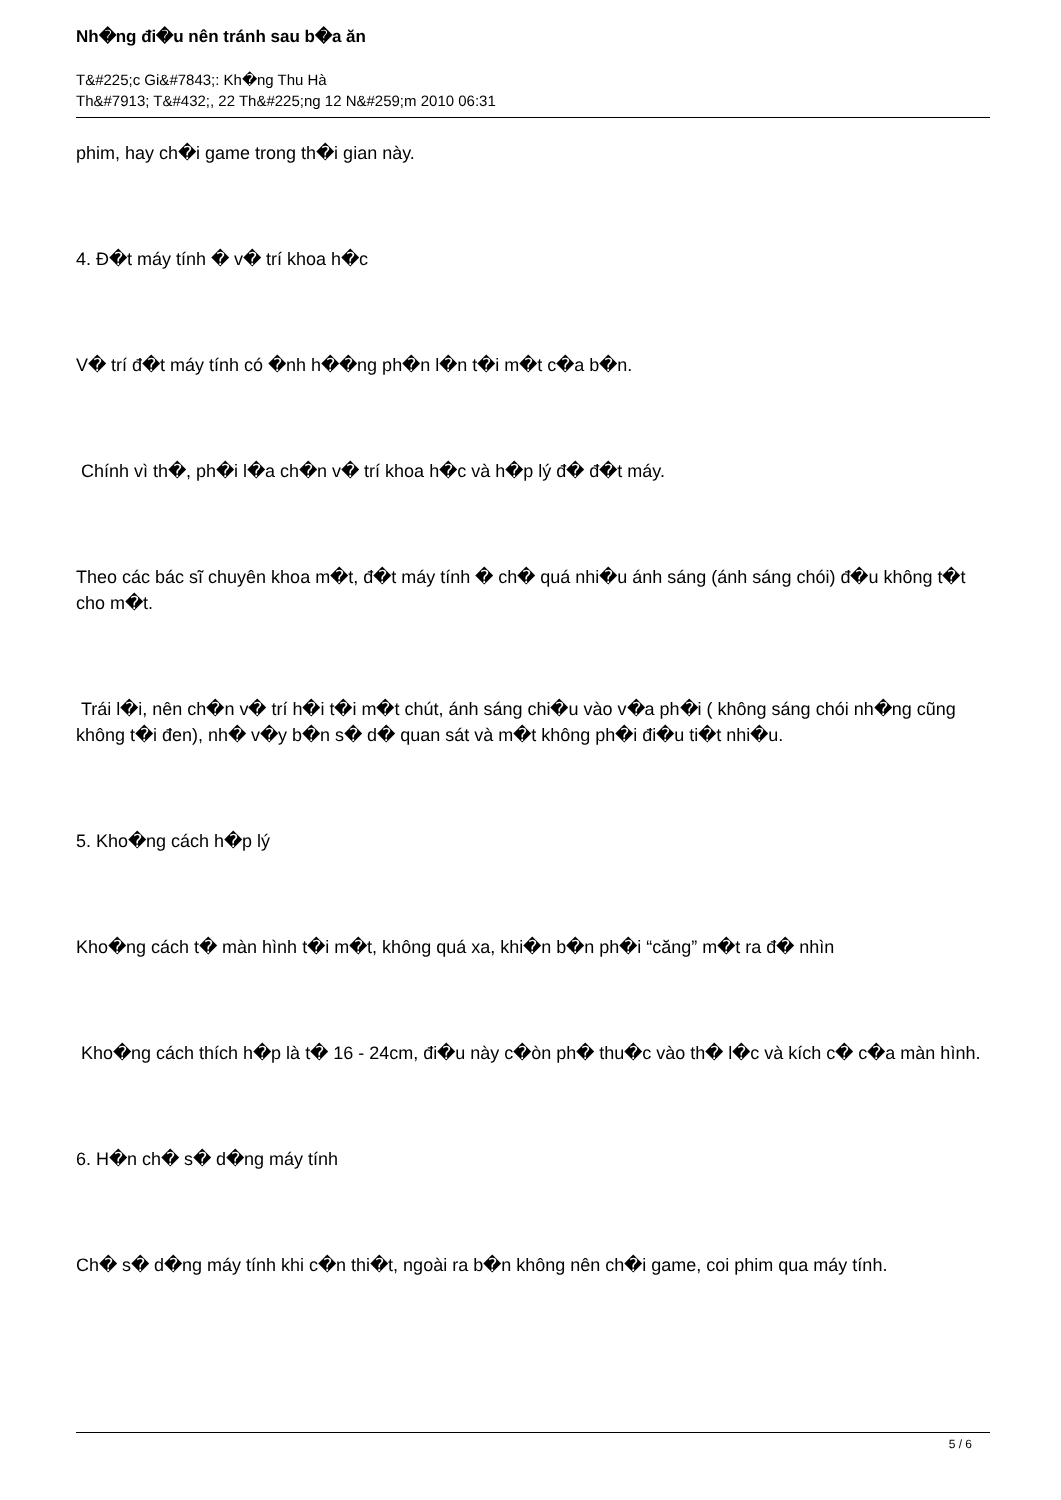Nh�ng đi�u nên tránh sau b�a ăn
T&#225;c Gi&#7843;: Kh�ng Thu Hà
Th&#7913; T&#432;, 22 Th&#225;ng 12 N&#259;m 2010 06:31
phim, hay ch�i game trong th�i gian này.
4. Đ�t máy tính � v� trí khoa h�c
V� trí đ�t máy tính có �nh h��ng ph�n l�n t�i m�t c�a b�n.
Chính vì th�, ph�i l�a ch�n v� trí khoa h�c và h�p lý đ� đ�t máy.
Theo các bác sĩ chuyên khoa m�t, đ�t máy tính � ch� quá nhi�u ánh sáng (ánh sáng chói) đ�u không t�t cho m�t.
Trái l�i, nên ch�n v� trí h�i t�i m�t chút, ánh sáng chi�u vào v�a ph�i ( không sáng chói nh�ng cũng không t�i đen), nh� v�y b�n s� d� quan sát và m�t không ph�i đi�u ti�t nhi�u.
5. Kho�ng cách h�p lý
Kho�ng cách t� màn hình t�i m�t, không quá xa, khi�n b�n ph�i “căng” m�t ra đ� nhìn
Kho�ng cách thích h�p là t� 16 - 24cm, đi�u này c�òn ph� thu�c vào th� l�c và kích c� c�a màn hình.
6. H�n ch� s� d�ng máy tính
Ch� s� d�ng máy tính khi c�n thi�t, ngoài ra b�n không nên ch�i game, coi phim qua máy tính.
5 / 6